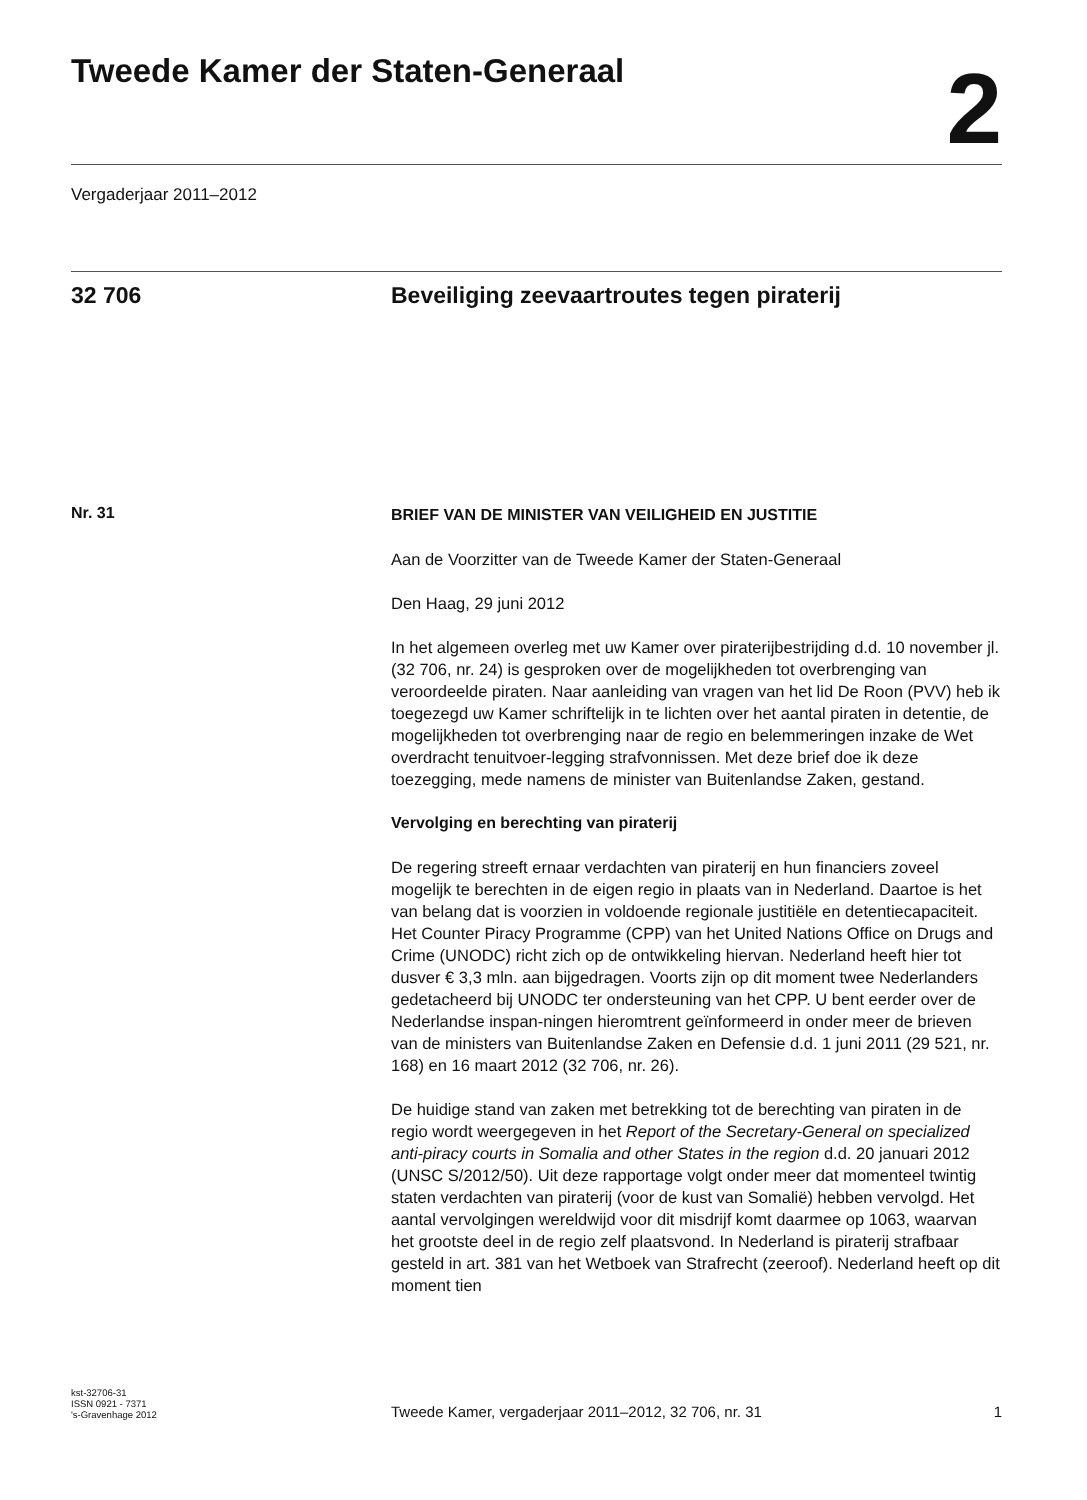Tweede Kamer der Staten-Generaal
2
Vergaderjaar 2011–2012
32 706 Beveiliging zeevaartroutes tegen piraterij
Nr. 31
BRIEF VAN DE MINISTER VAN VEILIGHEID EN JUSTITIE
Aan de Voorzitter van de Tweede Kamer der Staten-Generaal
Den Haag, 29 juni 2012
In het algemeen overleg met uw Kamer over piraterijbestrijding d.d. 10 november jl. (32 706, nr. 24) is gesproken over de mogelijkheden tot overbrenging van veroordeelde piraten. Naar aanleiding van vragen van het lid De Roon (PVV) heb ik toegezegd uw Kamer schriftelijk in te lichten over het aantal piraten in detentie, de mogelijkheden tot overbrenging naar de regio en belemmeringen inzake de Wet overdracht tenuitvoer-legging strafvonnissen. Met deze brief doe ik deze toezegging, mede namens de minister van Buitenlandse Zaken, gestand.
Vervolging en berechting van piraterij
De regering streeft ernaar verdachten van piraterij en hun financiers zoveel mogelijk te berechten in de eigen regio in plaats van in Nederland. Daartoe is het van belang dat is voorzien in voldoende regionale justitiële en detentiecapaciteit. Het Counter Piracy Programme (CPP) van het United Nations Office on Drugs and Crime (UNODC) richt zich op de ontwikkeling hiervan. Nederland heeft hier tot dusver € 3,3 mln. aan bijgedragen. Voorts zijn op dit moment twee Nederlanders gedetacheerd bij UNODC ter ondersteuning van het CPP. U bent eerder over de Nederlandse inspan-ningen hieromtrent geïnformeerd in onder meer de brieven van de ministers van Buitenlandse Zaken en Defensie d.d. 1 juni 2011 (29 521, nr. 168) en 16 maart 2012 (32 706, nr. 26).
De huidige stand van zaken met betrekking tot de berechting van piraten in de regio wordt weergegeven in het Report of the Secretary-General on specialized anti-piracy courts in Somalia and other States in the region d.d. 20 januari 2012 (UNSC S/2012/50). Uit deze rapportage volgt onder meer dat momenteel twintig staten verdachten van piraterij (voor de kust van Somalië) hebben vervolgd. Het aantal vervolgingen wereldwijd voor dit misdrijf komt daarmee op 1063, waarvan het grootste deel in de regio zelf plaatsvond. In Nederland is piraterij strafbaar gesteld in art. 381 van het Wetboek van Strafrecht (zeeroof). Nederland heeft op dit moment tien
kst-32706-31
ISSN 0921 - 7371
's-Gravenhage 2012
Tweede Kamer, vergaderjaar 2011–2012, 32 706, nr. 31
1